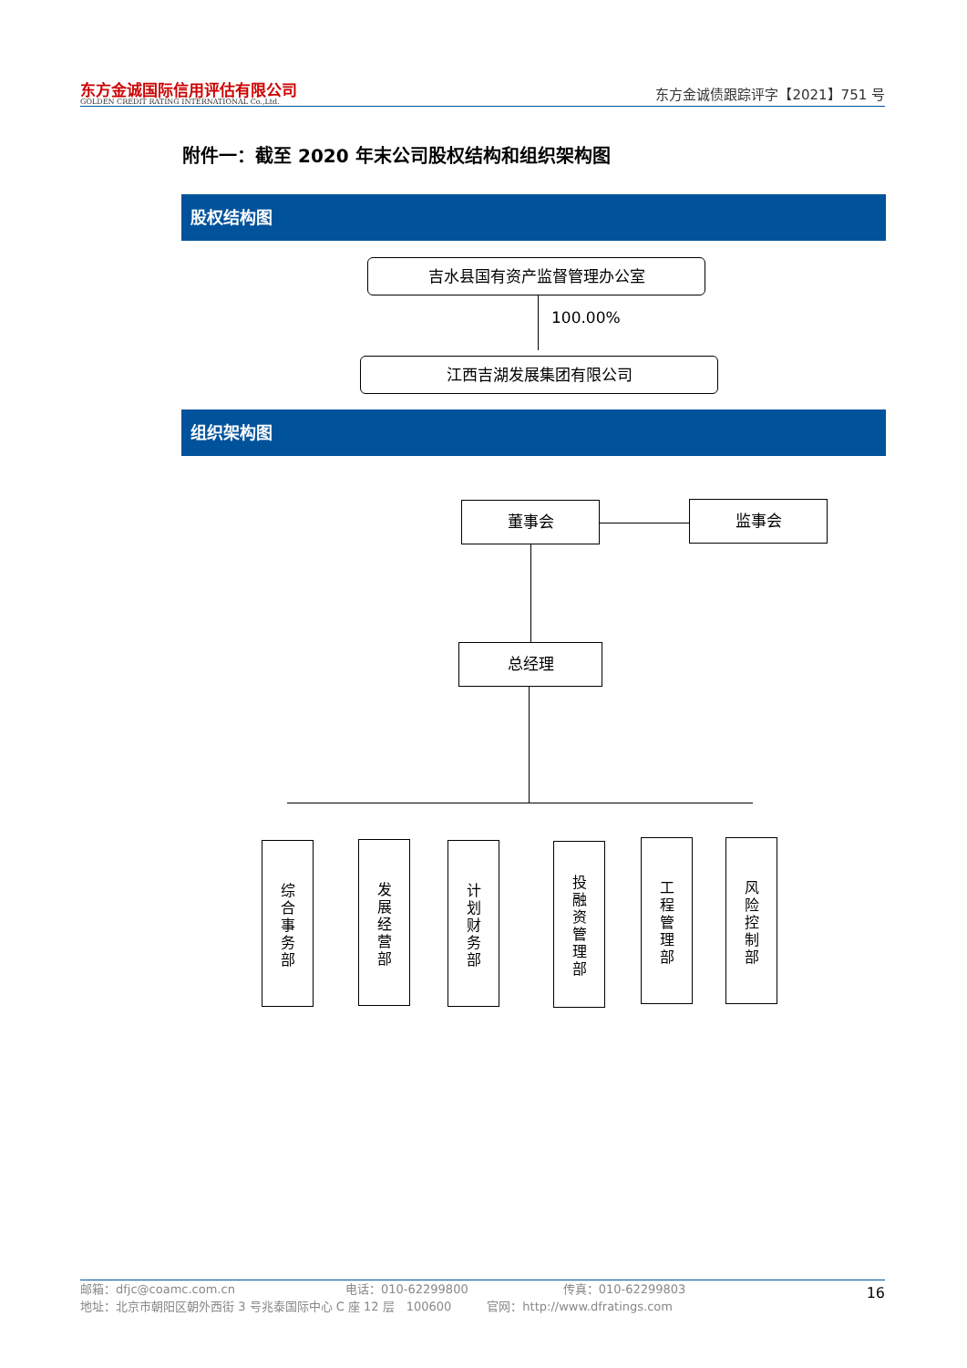东方金诚国际信用评估有限公司
GOLDEN CREDIT RATING INTERNATIONAL Co.,Ltd.
东方金诚债跟踪评字【2021】751 号
附件一：截至 2020 年末公司股权结构和组织架构图
股权结构图
吉水县国有资产监督管理办公室
100.00%
江西吉湖发展集团有限公司
组织架构图
董事会 监事会
总经理
综
合
事
务
部
发
展
经
营
部
计
划
财
务
部
投
融
资
管
理
部
工
程
管
理
部
风
险
控
制
部
邮箱：dfjc@coamc.com.cn　　　　　　　　　 电话：010-62299800　　　　　　　　传真：010-62299803
地址：北京市朝阳区朝外西街 3 号兆泰国际中心 C 座 12 层　100600　　　官网：http://www.dfratings.com
16